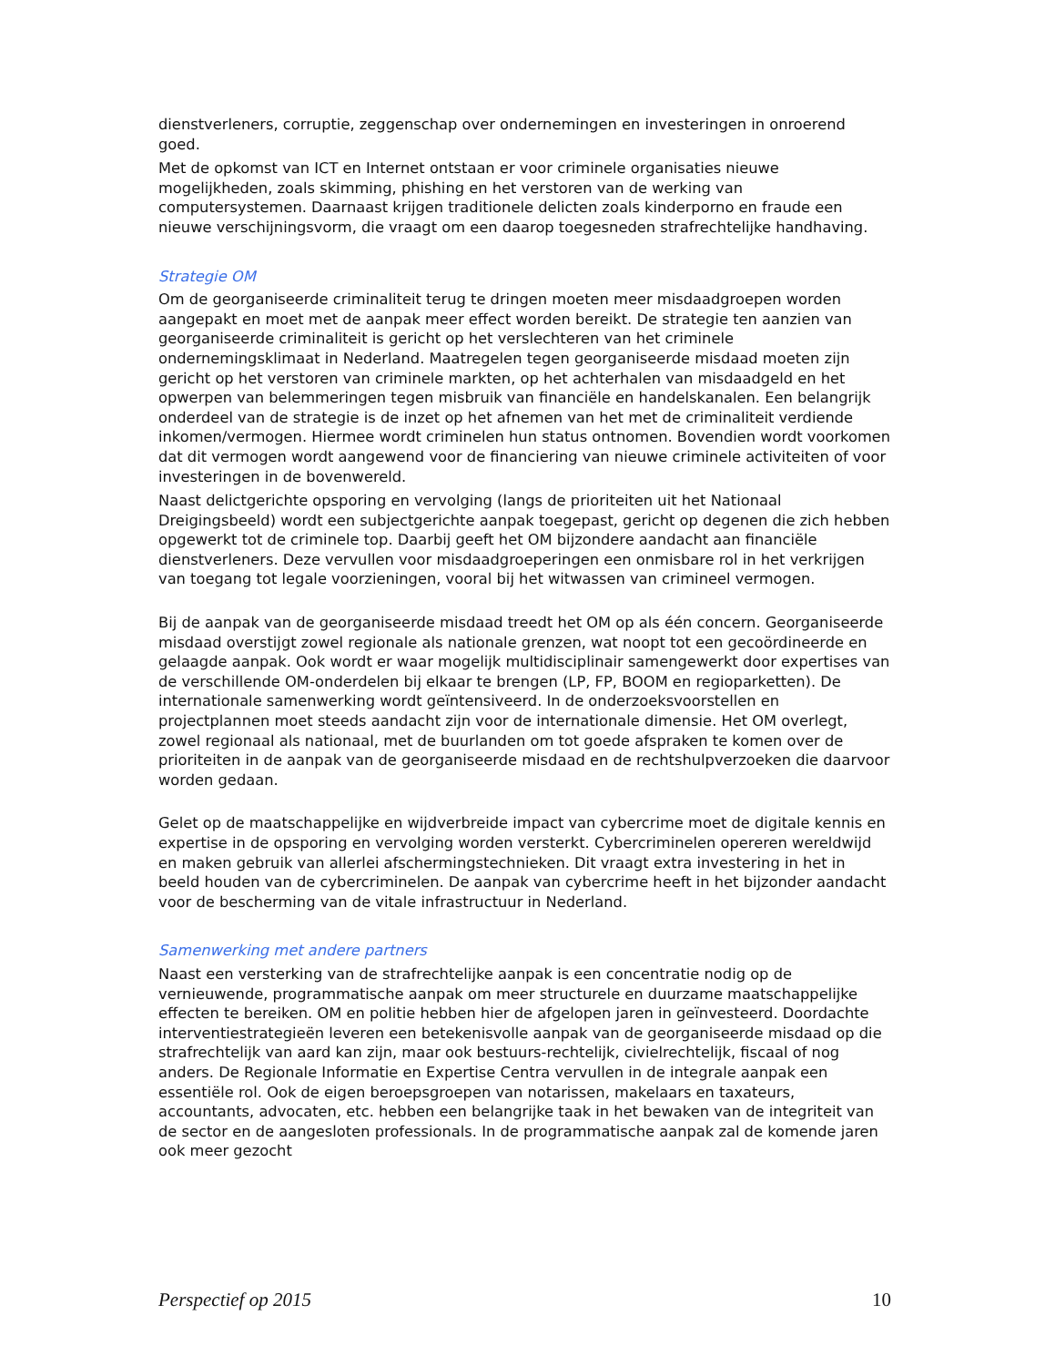dienstverleners, corruptie, zeggenschap over ondernemingen en investeringen in onroerend goed.
Met de opkomst van ICT en Internet ontstaan er voor criminele organisaties nieuwe mogelijkheden, zoals skimming, phishing en het verstoren van de werking van computersystemen. Daarnaast krijgen traditionele delicten zoals kinderporno en fraude een nieuwe verschijningsvorm, die vraagt om een daarop toegesneden strafrechtelijke handhaving.
Strategie OM
Om de georganiseerde criminaliteit terug te dringen moeten meer misdaadgroepen worden aangepakt en moet met de aanpak meer effect worden bereikt. De strategie ten aanzien van georganiseerde criminaliteit is gericht op het verslechteren van het criminele ondernemingsklimaat in Nederland. Maatregelen tegen georganiseerde misdaad moeten zijn gericht op het verstoren van criminele markten, op het achterhalen van misdaadgeld en het opwerpen van belemmeringen tegen misbruik van financiële en handelskanalen. Een belangrijk onderdeel van de strategie is de inzet op het afnemen van het met de criminaliteit verdiende inkomen/vermogen. Hiermee wordt criminelen hun status ontnomen. Bovendien wordt voorkomen dat dit vermogen wordt aangewend voor de financiering van nieuwe criminele activiteiten of voor investeringen in de bovenwereld.
Naast delictgerichte opsporing en vervolging (langs de prioriteiten uit het Nationaal Dreigingsbeeld) wordt een subjectgerichte aanpak toegepast, gericht op degenen die zich hebben opgewerkt tot de criminele top. Daarbij geeft het OM bijzondere aandacht aan financiële dienstverleners. Deze vervullen voor misdaadgroeperingen een onmisbare rol in het verkrijgen van toegang tot legale voorzieningen, vooral bij het witwassen van crimineel vermogen.
Bij de aanpak van de georganiseerde misdaad treedt het OM op als één concern. Georganiseerde misdaad overstijgt zowel regionale als nationale grenzen, wat noopt tot een gecoördineerde en gelaagde aanpak. Ook wordt er waar mogelijk multidisciplinair samengewerkt door expertises van de verschillende OM-onderdelen bij elkaar te brengen (LP, FP, BOOM en regioparketten). De internationale samenwerking wordt geïntensiveerd. In de onderzoeksvoorstellen en projectplannen moet steeds aandacht zijn voor de internationale dimensie. Het OM overlegt, zowel regionaal als nationaal, met de buurlanden om tot goede afspraken te komen over de prioriteiten in de aanpak van de georganiseerde misdaad en de rechtshulpverzoeken die daarvoor worden gedaan.
Gelet op de maatschappelijke en wijdverbreide impact van cybercrime moet de digitale kennis en expertise in de opsporing en vervolging worden versterkt. Cybercriminelen opereren wereldwijd en maken gebruik van allerlei afschermingstechnieken. Dit vraagt extra investering in het in beeld houden van de cybercriminelen. De aanpak van cybercrime heeft in het bijzonder aandacht voor de bescherming van de vitale infrastructuur in Nederland.
Samenwerking met andere partners
Naast een versterking van de strafrechtelijke aanpak is een concentratie nodig op de vernieuwende, programmatische aanpak om meer structurele en duurzame maatschappelijke effecten te bereiken. OM en politie hebben hier de afgelopen jaren in geïnvesteerd. Doordachte interventiestrategieën leveren een betekenisvolle aanpak van de georganiseerde misdaad op die strafrechtelijk van aard kan zijn, maar ook bestuurs-rechtelijk, civielrechtelijk, fiscaal of nog anders. De Regionale Informatie en Expertise Centra vervullen in de integrale aanpak een essentiële rol. Ook de eigen beroepsgroepen van notarissen, makelaars en taxateurs, accountants, advocaten, etc. hebben een belangrijke taak in het bewaken van de integriteit van de sector en de aangesloten professionals. In de programmatische aanpak zal de komende jaren ook meer gezocht
Perspectief op 2015 10